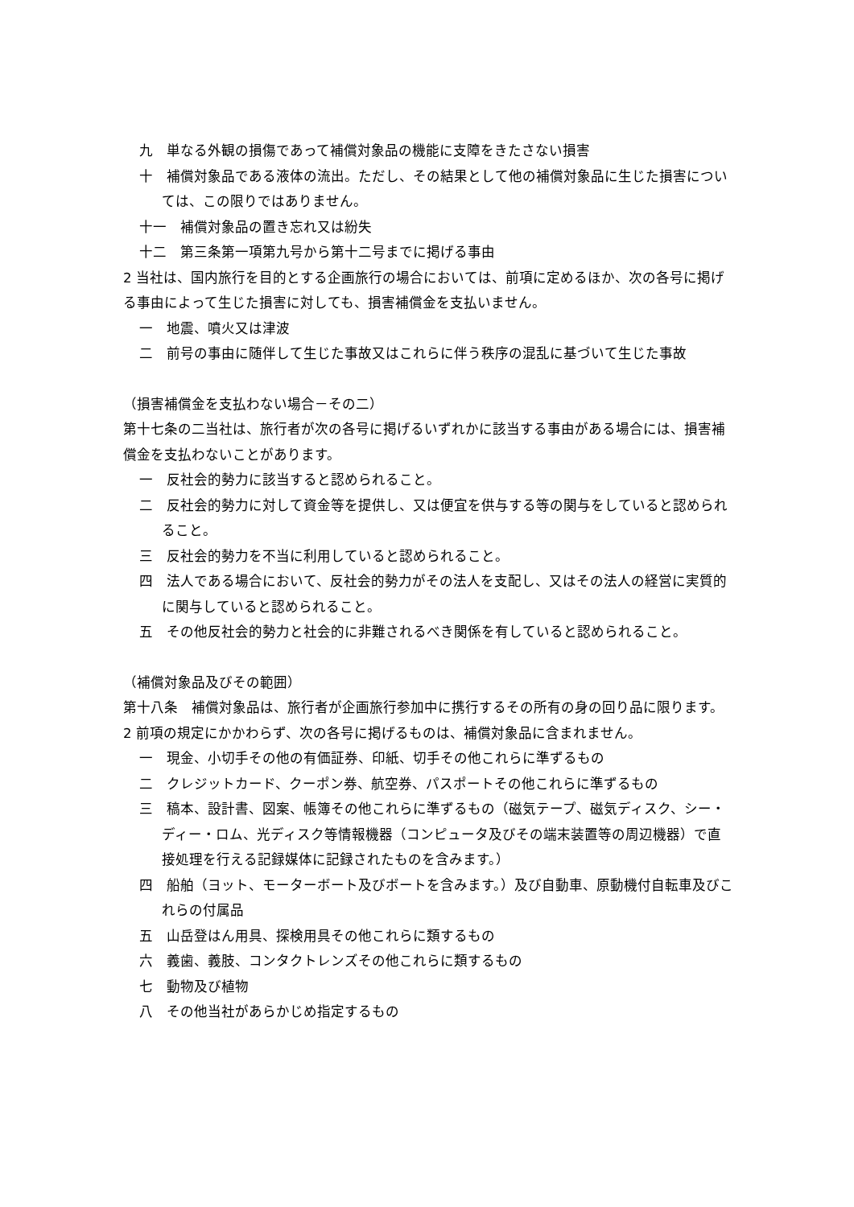九　単なる外観の損傷であって補償対象品の機能に支障をきたさない損害
十　補償対象品である液体の流出。ただし、その結果として他の補償対象品に生じた損害については、この限りではありません。
十一　補償対象品の置き忘れ又は紛失
十二　第三条第一項第九号から第十二号までに掲げる事由
2 当社は、国内旅行を目的とする企画旅行の場合においては、前項に定めるほか、次の各号に掲げる事由によって生じた損害に対しても、損害補償金を支払いません。
一　地震、噴火又は津波
二　前号の事由に随伴して生じた事故又はこれらに伴う秩序の混乱に基づいて生じた事故
（損害補償金を支払わない場合－その二）
第十七条の二当社は、旅行者が次の各号に掲げるいずれかに該当する事由がある場合には、損害補償金を支払わないことがあります。
一　反社会的勢力に該当すると認められること。
二　反社会的勢力に対して資金等を提供し、又は便宜を供与する等の関与をしていると認められること。
三　反社会的勢力を不当に利用していると認められること。
四　法人である場合において、反社会的勢力がその法人を支配し、又はその法人の経営に実質的に関与していると認められること。
五　その他反社会的勢力と社会的に非難されるべき関係を有していると認められること。
（補償対象品及びその範囲）
第十八条　補償対象品は、旅行者が企画旅行参加中に携行するその所有の身の回り品に限ります。
2 前項の規定にかかわらず、次の各号に掲げるものは、補償対象品に含まれません。
一　現金、小切手その他の有価証券、印紙、切手その他これらに準ずるもの
二　クレジットカード、クーポン券、航空券、パスポートその他これらに準ずるもの
三　稿本、設計書、図案、帳簿その他これらに準ずるもの（磁気テープ、磁気ディスク、シー・ディー・ロム、光ディスク等情報機器（コンピュータ及びその端末装置等の周辺機器）で直接処理を行える記録媒体に記録されたものを含みます。）
四　船舶（ヨット、モーターボート及びボートを含みます。）及び自動車、原動機付自転車及びこれらの付属品
五　山岳登はん用具、探検用具その他これらに類するもの
六　義歯、義肢、コンタクトレンズその他これらに類するもの
七　動物及び植物
八　その他当社があらかじめ指定するもの